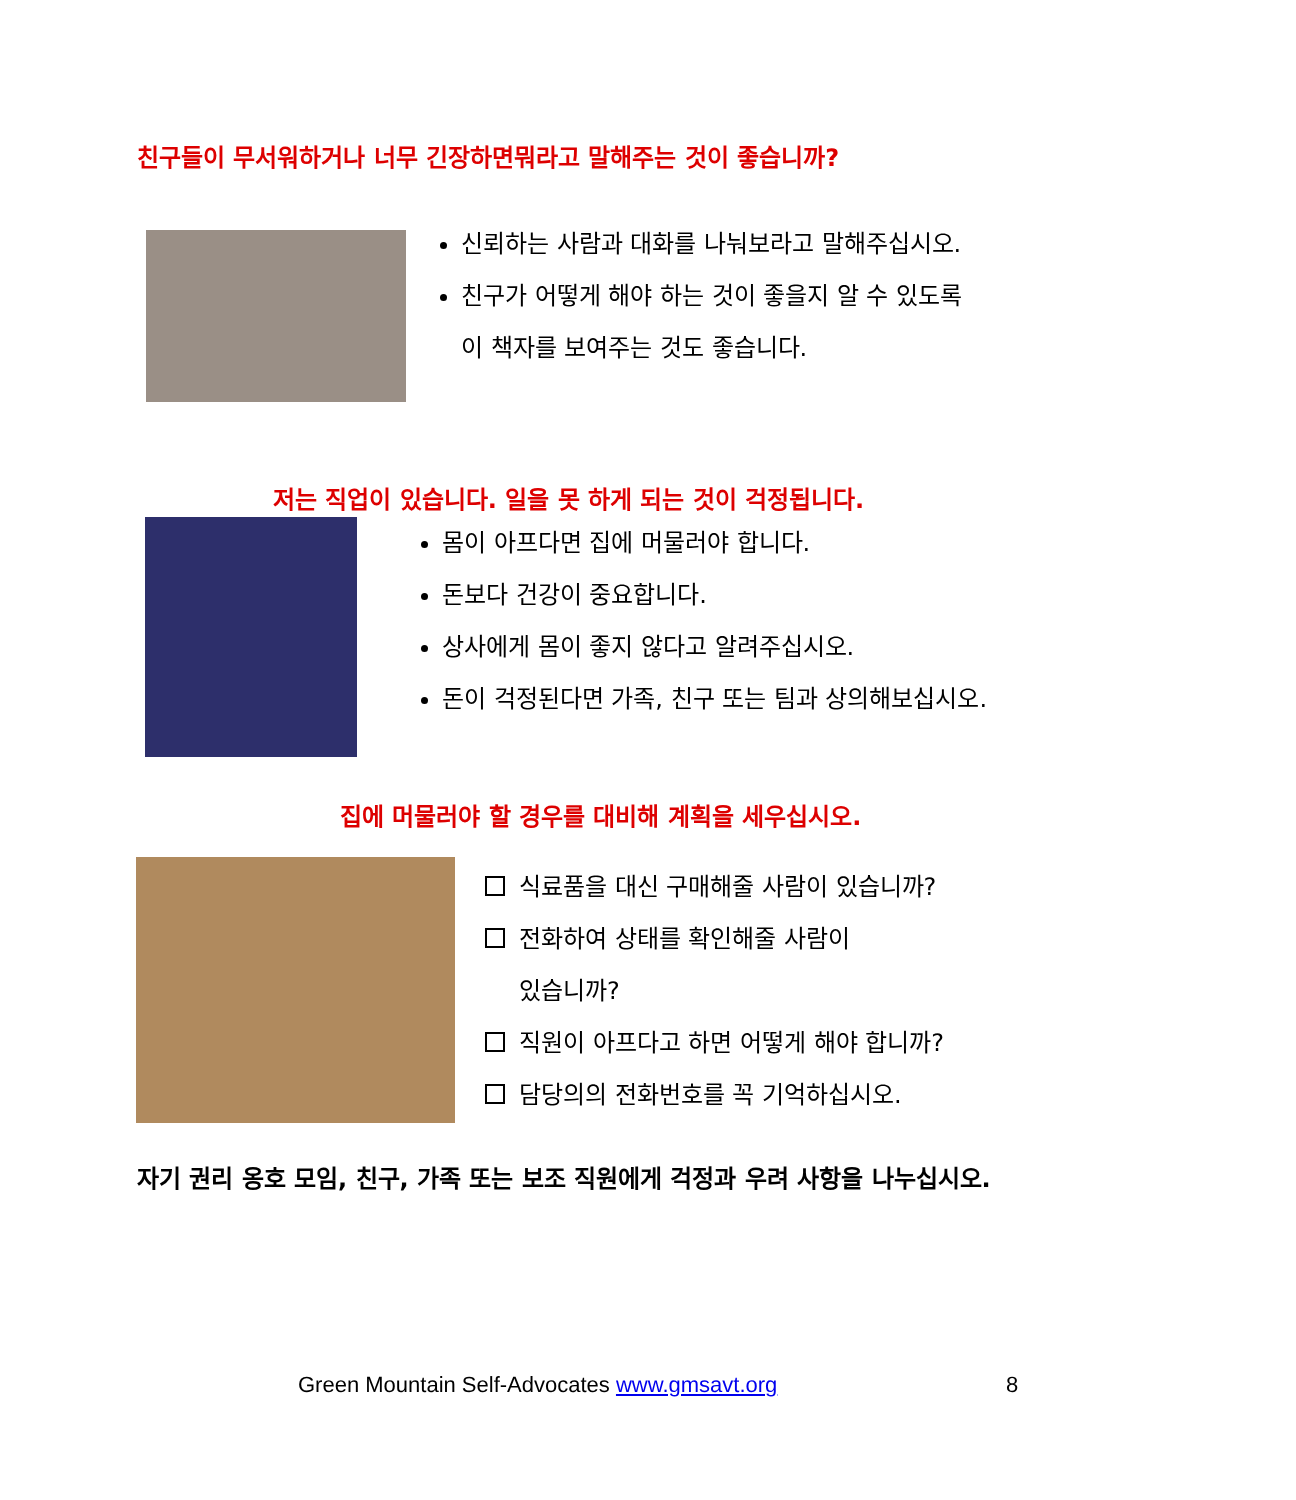친구들이 무서워하거나 너무 긴장하면뭐라고 말해주는 것이 좋습니까?
신뢰하는 사람과 대화를 나눠보라고 말해주십시오.
친구가 어떻게 해야 하는 것이 좋을지 알 수 있도록 이 책자를 보여주는 것도 좋습니다.
저는 직업이 있습니다. 일을 못 하게 되는 것이 걱정됩니다.
몸이 아프다면 집에 머물러야 합니다.
돈보다 건강이 중요합니다.
상사에게 몸이 좋지 않다고 알려주십시오.
돈이 걱정된다면 가족, 친구 또는 팀과 상의해보십시오.
집에 머물러야 할 경우를 대비해 계획을 세우십시오.
식료품을 대신 구매해줄 사람이 있습니까?
전화하여 상태를 확인해줄 사람이
있습니까?
직원이 아프다고 하면 어떻게 해야 합니까?
담당의의 전화번호를 꼭 기억하십시오.
자기 권리 옹호 모임, 친구, 가족 또는 보조 직원에게 걱정과 우려 사항을 나누십시오.
Green Mountain Self-Advocates www.gmsavt.org
8